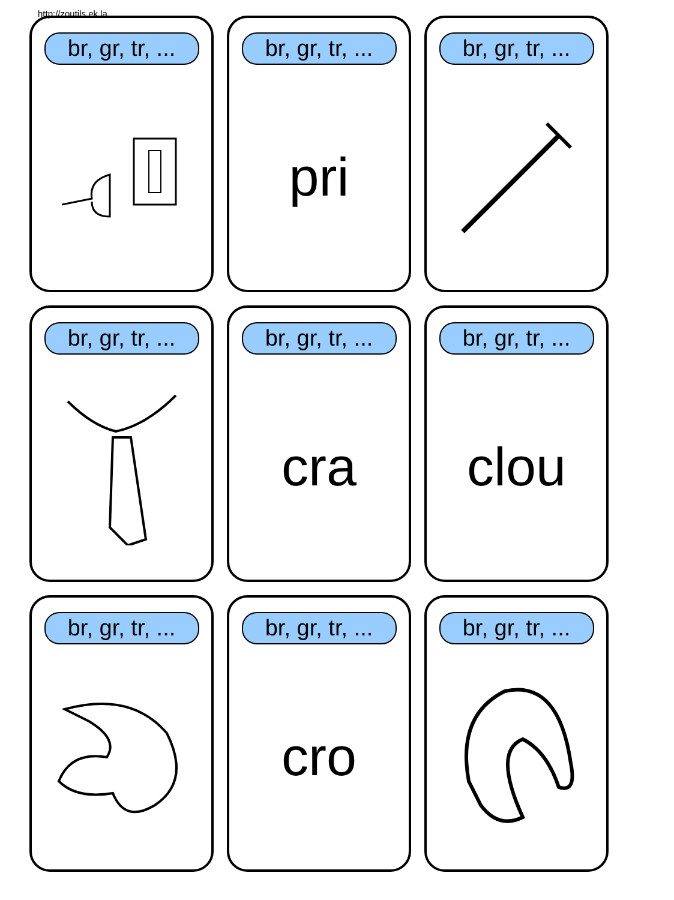http://zoutils.ek.la
br, gr, tr, ...
br, gr, tr, ...
pri
br, gr, tr, ...
br, gr, tr, ...
br, gr, tr, ...
cra
br, gr, tr, ...
clou
br, gr, tr, ...
br, gr, tr, ...
cro
br, gr, tr, ...